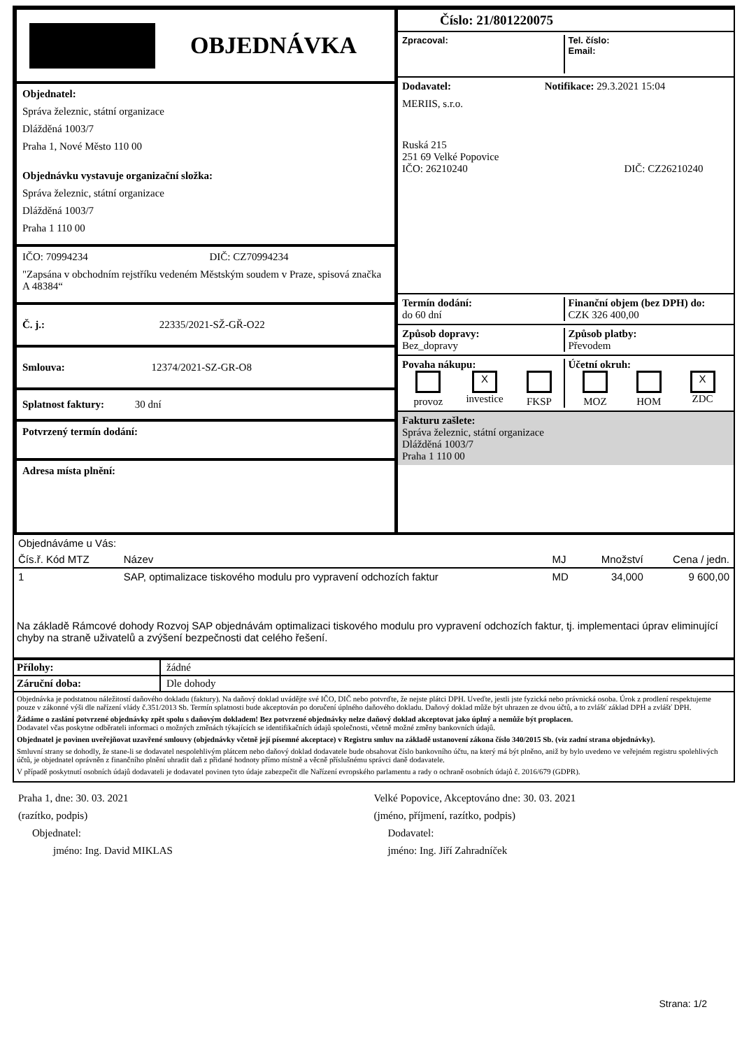OBJEDNÁVKA
Objednatel:
Správa železnic, státní organizace
Dlážděná 1003/7
Praha 1, Nové Město 110 00
Objednávku vystavuje organizační složka:
Správa železnic, státní organizace
Dlážděná 1003/7
Praha 1 110 00
IČO: 70994234 DIČ: CZ70994234
"Zapsána v obchodním rejstříku vedeném Městským soudem v Praze, spisová značka A 48384“
Č. j.: 22335/2021-SŽ-GŘ-O22
Smlouva: 12374/2021-SZ-GR-O8
Splatnost faktury: 30 dní
Potvrzený termín dodání:
Adresa místa plnění:
Číslo: 21/801220075
Zpracoval: Tel. číslo:
Email:
Dodavatel: Notifikace: 29.3.2021 15:04
MERIIS, s.r.o.
Ruská 215
251 69 Velké Popovice
IČO: 26210240 DIČ: CZ26210240
Termín dodání:
do 60 dní
Finanční objem (bez DPH) do:
CZK 326 400,00
Způsob dopravy:
Bez_dopravy
Způsob platby:
Převodem
Povaha nákupu:
provoz
X
investice
FKSP
Účetní okruh:
MOZ
HOM
X
ZDC
Fakturu zašlete:
Správa železnic, státní organizace
Dlážděná 1003/7
Praha 1 110 00
| Objednáváme u Vás: | | | | |
| Čís.ř. Kód MTZ | Název | MJ | Množství | Cena / jedn. |
| 1 | SAP, optimalizace tiskového modulu pro vypravení odchozích faktur | MD | 34,000 | 9 600,00 |
Na základě Rámcové dohody Rozvoj SAP objednávám optimalizaci tiskového modulu pro vypravení odchozích faktur, tj. implementaci úprav eliminující chyby na straně uživatelů a zvýšení bezpečnosti dat celého řešení.
| Přílohy: | žádné |
| Záruční doba: | Dle dohody |
Objednávka je podstatnou náležitostí daňového dokladu (faktury). Na daňový doklad uvádějte své IČO, DIČ nebo potvrďte, že nejste plátci DPH. Uveďte, jestli jste fyzická nebo právnická osoba. Úrok z prodlení respektujeme pouze v zákonné výši dle nařízení vlády č.351/2013 Sb. Termín splatnosti bude akceptován po doručení úplného daňového dokladu. Daňový doklad může být uhrazen ze dvou účtů, a to zvlášť základ DPH a zvlášť DPH.
Žádáme o zaslání potvrzené objednávky zpět spolu s daňovým dokladem! Bez potvrzené objednávky nelze daňový doklad akceptovat jako úplný a nemůže být proplacen.
Dodavatel včas poskytne odběrateli informaci o možných změnách týkajících se identifikačních údajů společnosti, včetně možné změny bankovních údajů.
Objednatel je povinen uveřejňovat uzavřené smlouvy (objednávky včetně její písemné akceptace) v Registru smluv na základě ustanovení zákona číslo 340/2015 Sb. (viz zadní strana objednávky).
Smluvní strany se dohodly, že stane-li se dodavatel nespolehlivým plátcem nebo daňový doklad dodavatele bude obsahovat číslo bankovního účtu, na který má být plněno, aniž by bylo uvedeno ve veřejném registru spolehlivých účtů, je objednatel oprávněn z finančního plnění uhradit daň z přidané hodnoty přímo místně a věcně příslušnému správci daně dodavatele.
V případě poskytnutí osobních údajů dodavateli je dodavatel povinen tyto údaje zabezpečit dle Nařízení evropského parlamentu a rady o ochraně osobních údajů č. 2016/679 (GDPR).
Praha 1, dne: 30. 03. 2021
(razítko, podpis)
Objednatel:
jméno: Ing. David MIKLAS
Velké Popovice, Akceptováno dne: 30. 03. 2021
(jméno, příjmení, razítko, podpis)
Dodavatel:
jméno: Ing. Jiří Zahradníček
Strana: 1/2